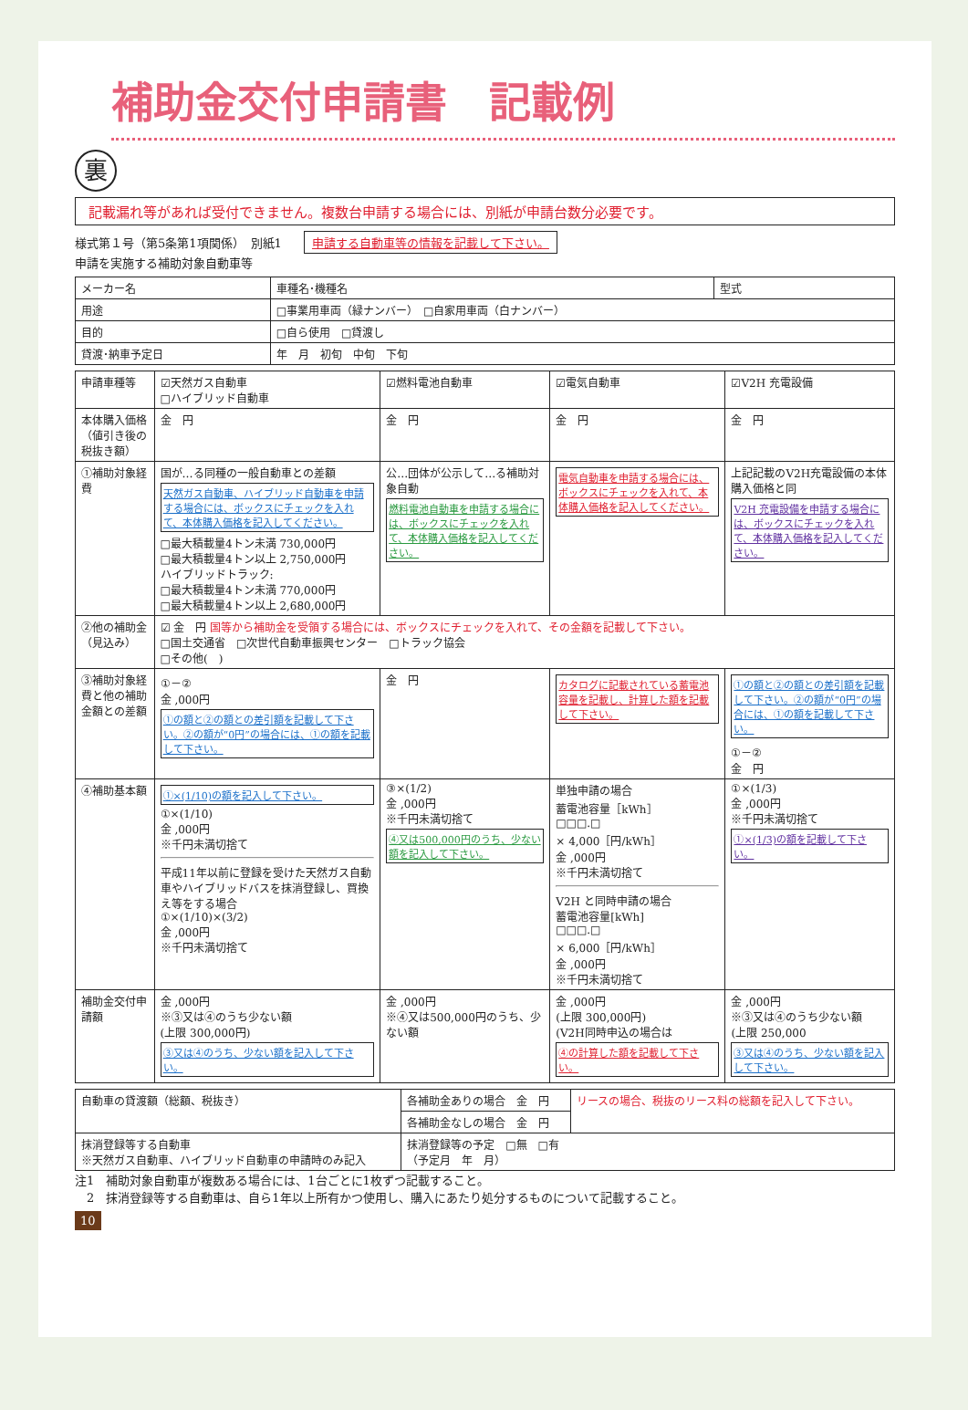補助金交付申請書　記載例
裏
記載漏れ等があれば受付できません。複数台申請する場合には、別紙が申請台数分必要です。
様式第１号（第5条第1項関係）　別紙1 申請する自動車等の情報を記載して下さい。
申請を実施する補助対象自動車等
| メーカー名 | 車種名･機種名 | 型式 |
| 用途 | □事業用車両（緑ナンバー） □自家用車両（白ナンバー） | |
| 目的 | □自ら使用 □貸渡し | |
| 貸渡･納車予定日 | 年 月 初旬 中旬 下旬 | |
| 申請車種等 | ☑天然ガス自動車 □ハイブリッド自動車 | ☑燃料電池自動車 | ☑電気自動車 | ☑V2H 充電設備 |
| 本体購入価格（値引き後の税抜き額） | 金 円 | 金 円 | 金 円 | 金 円 |
| ①補助対象経費 | 国が…る同種の一般自動車との差額 天然ガス自動車、ハイブリッド自動車を申請する場合には、ボックスにチェックを入れて、本体購入価格を記入してください。 □最大積載量4トン未満 730,000円 □最大積載量4トン以上 2,750,000円 ハイブリッドトラック: □最大積載量4トン未満 770,000円 □最大積載量4トン以上 2,680,000円 | 公…団体が公示して…る補助対象自動 燃料電池自動車を申請する場合には、ボックスにチェックを入れて、本体購入価格を記入してください。 | 電気自動車を申請する場合には、ボックスにチェックを入れて、本体購入価格を記入してください。 | 上記記載のV2H充電設備の本体購入価格と同 V2H 充電設備を申請する場合には、ボックスにチェックを入れて、本体購入価格を記入してください。 |
| ②他の補助金（見込み） | ☑ 金 円 国等から補助金を受領する場合には、ボックスにチェックを入れて、その金額を記載して下さい。 □国土交通省 □次世代自動車振興センター □トラック協会 □その他( ) | | | |
| ③補助対象経費と他の補助金額との差額 | ①－② 金 ,000円 ①の額と②の額との差引額を記載して下さい。②の額が“0円”の場合には、①の額を記載して下さい。 | 金 円 | カタログに記載されている蓄電池容量を記載し、計算した額を記載して下さい。 | ①の額と②の額との差引額を記載して下さい。②の額が“0円”の場合には、①の額を記載して下さい。 ①－② 金 円 |
| ④補助基本額 | ①×(1/10)の額を記入して下さい。 ①×(1/10) 金 ,000円 ※千円未満切捨て 平成11年以前に登録を受けた天然ガス自動車やハイブリッドバスを抹消登録し、買換え等をする場合 ①×(1/10)×(3/2) 金 ,000円 ※千円未満切捨て | ③×(1/2) 金 ,000円 ※千円未満切捨て ④又は500,000円のうち、少ない額を記入して下さい。 | 単独申請の場合 蓄電池容量［kWh］ □□□.□ × 4,000［円/kWh］ 金 ,000円 ※千円未満切捨て V2H と同時申請の場合 蓄電池容量[kWh] □□□.□ × 6,000［円/kWh］ 金 ,000円 ※千円未満切捨て | ①×(1/3) 金 ,000円 ※千円未満切捨て ①×(1/3)の額を記載して下さい。 |
| 補助金交付申請額 | 金 ,000円 ※③又は④のうち少ない額 (上限 300,000円) ③又は④のうち、少ない額を記入して下さい。 | 金 ,000円 ※④又は500,000円のうち、少ない額 | 金 ,000円 (上限 300,000円) (V2H同時申込の場合は ④の計算した額を記載して下さい。 | 金 ,000円 ※③又は④のうち少ない額 (上限 250,000 ③又は④のうち、少ない額を記入して下さい。 |
| 自動車の貸渡額（総額、税抜き） | 各補助金ありの場合 金 円 | リースの場合、税抜のリース料の総額を記入して下さい。 |
| | 各補助金なしの場合 金 円 | |
| 抹消登録等する自動車 ※天然ガス自動車、ハイブリッド自動車の申請時のみ記入 | 抹消登録等の予定 □無 □有 （予定月 年 月） | |
注1　補助対象自動車が複数ある場合には、1台ごとに1枚ずつ記載すること。
　2　抹消登録等する自動車は、自ら1年以上所有かつ使用し、購入にあたり処分するものについて記載すること。
10